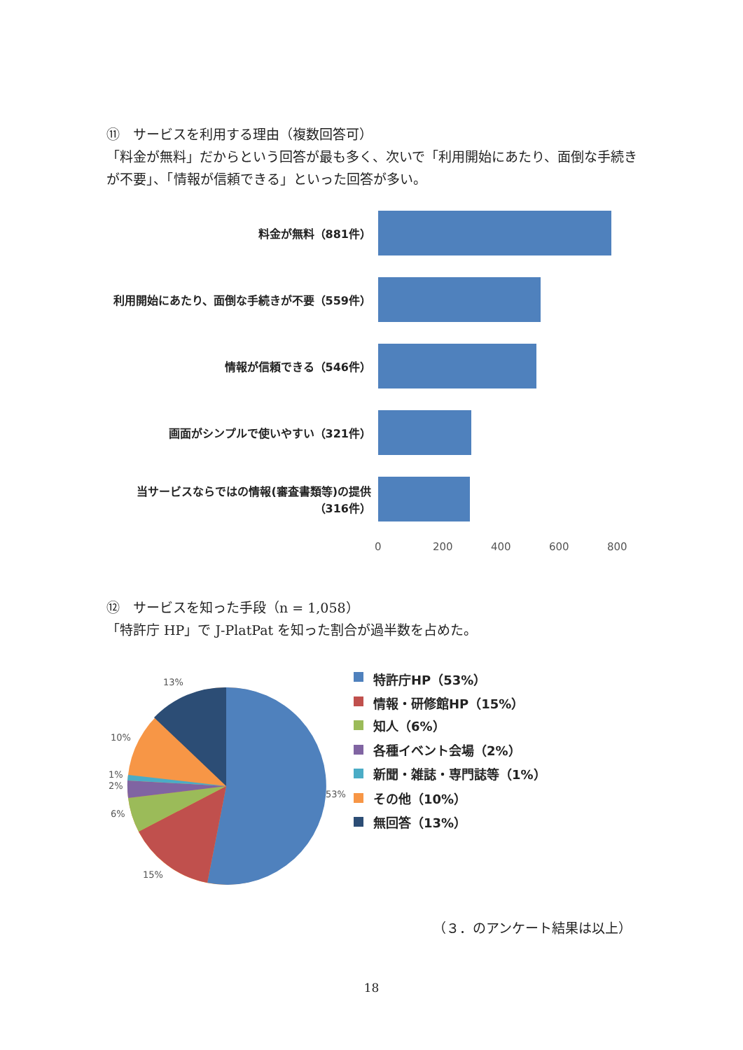⑪　サービスを利用する理由（複数回答可）
「料金が無料」だからという回答が最も多く、次いで「利用開始にあたり、面倒な手続きが不要」、「情報が信頼できる」といった回答が多い。
料金が無料（881件）
利用開始にあたり、面倒な手続きが不要（559件）
情報が信頼できる（546件）
画面がシンプルで使いやすい（321件）
当サービスならではの情報(審査書類等)の提供
（316件）
0 200 400 600 800
⑫　サービスを知った手段（n = 1,058）
「特許庁 HP」で J-PlatPat を知った割合が過半数を占めた。
13%
10%
1%
2%
6%
15%
53%
特許庁HP（53%）
情報・研修館HP（15%）
知人（6%）
各種イベント会場（2%）
新聞・雑誌・専門誌等（1%）
その他（10%）
無回答（13%）
（３．のアンケート結果は以上）
18